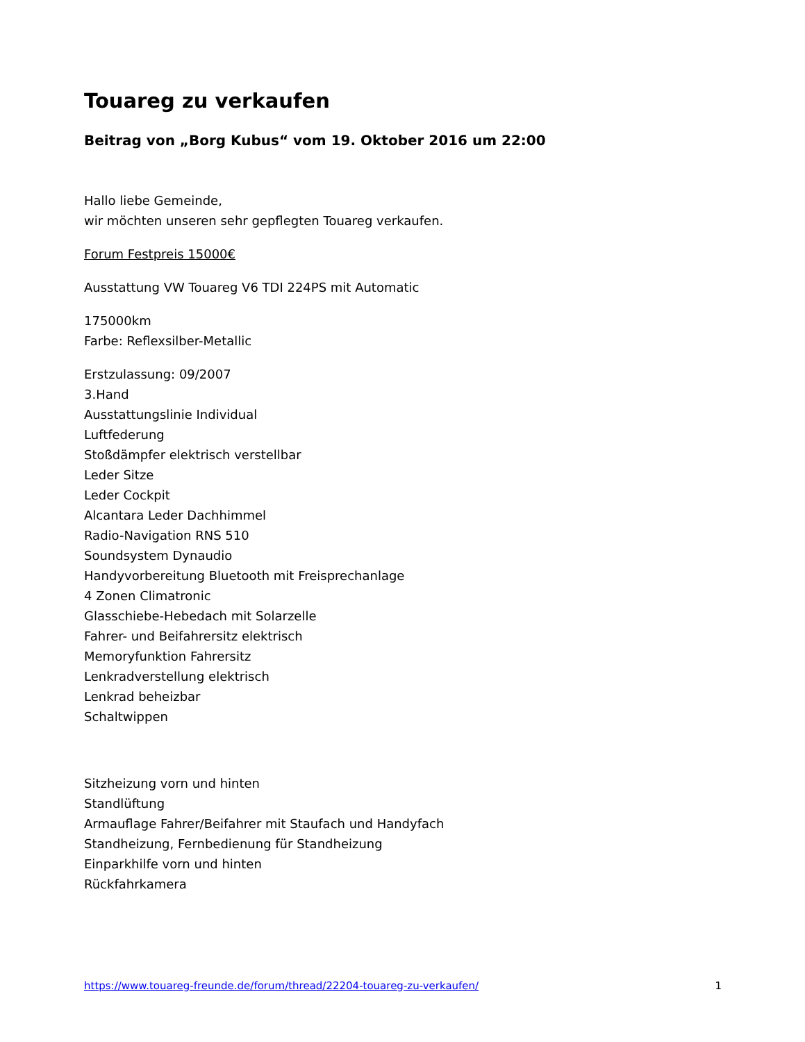Touareg zu verkaufen
Beitrag von „Borg Kubus“ vom 19. Oktober 2016 um 22:00
Hallo liebe Gemeinde,
wir möchten unseren sehr gepflegten Touareg verkaufen.
Forum Festpreis 15000€
Ausstattung VW Touareg V6 TDI 224PS mit Automatic
175000km
Farbe: Reflexsilber-Metallic
Erstzulassung: 09/2007
3.Hand
Ausstattungslinie Individual
Luftfederung
Stoßdämpfer elektrisch verstellbar
Leder Sitze
Leder Cockpit
Alcantara Leder Dachhimmel
Radio-Navigation RNS 510
Soundsystem Dynaudio
Handyvorbereitung Bluetooth mit Freisprechanlage
4 Zonen Climatronic
Glasschiebe-Hebedach mit Solarzelle
Fahrer- und Beifahrersitz elektrisch
Memoryfunktion Fahrersitz
Lenkradverstellung elektrisch
Lenkrad beheizbar
Schaltwippen
Sitzheizung vorn und hinten
Standlüftung
Armauflage Fahrer/Beifahrer mit Staufach und Handyfach
Standheizung, Fernbedienung für Standheizung
Einparkhilfe vorn und hinten
Rückfahrkamera
https://www.touareg-freunde.de/forum/thread/22204-touareg-zu-verkaufen/ 1